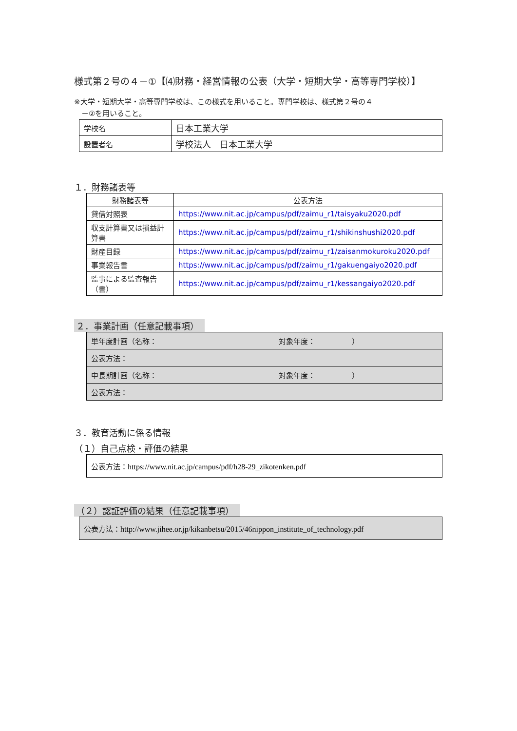様式第２号の４－①【⑷財務・経営情報の公表（大学・短期大学・高等専門学校）】
※大学・短期大学・高等専門学校は、この様式を用いること。専門学校は、様式第２号の４
　－②を用いること。
| 学校名 | 日本工業大学 |
| 設置者名 | 学校法人 日本工業大学 |
１．財務諸表等
| 財務諸表等 | 公表方法 |
| --- | --- |
| 貸借対照表 | https://www.nit.ac.jp/campus/pdf/zaimu_r1/taisyaku2020.pdf |
| 収支計算書又は損益計算書 | https://www.nit.ac.jp/campus/pdf/zaimu_r1/shikinshushi2020.pdf |
| 財産目録 | https://www.nit.ac.jp/campus/pdf/zaimu_r1/zaisanmokuroku2020.pdf |
| 事業報告書 | https://www.nit.ac.jp/campus/pdf/zaimu_r1/gakuengaiyo2020.pdf |
| 監事による監査報告（書） | https://www.nit.ac.jp/campus/pdf/zaimu_r1/kessangaiyo2020.pdf |
２．事業計画（任意記載事項）
| 単年度計画（名称： 対象年度： ） |
| 公表方法： |
| 中長期計画（名称： 対象年度： ） |
| 公表方法： |
３．教育活動に係る情報
（１）自己点検・評価の結果
| 公表方法： https://www.nit.ac.jp/campus/pdf/h28-29_zikotenken.pdf |
（２）認証評価の結果（任意記載事項）
| 公表方法： http://www.jihee.or.jp/kikanbetsu/2015/46nippon_institute_of_technology.pdf |